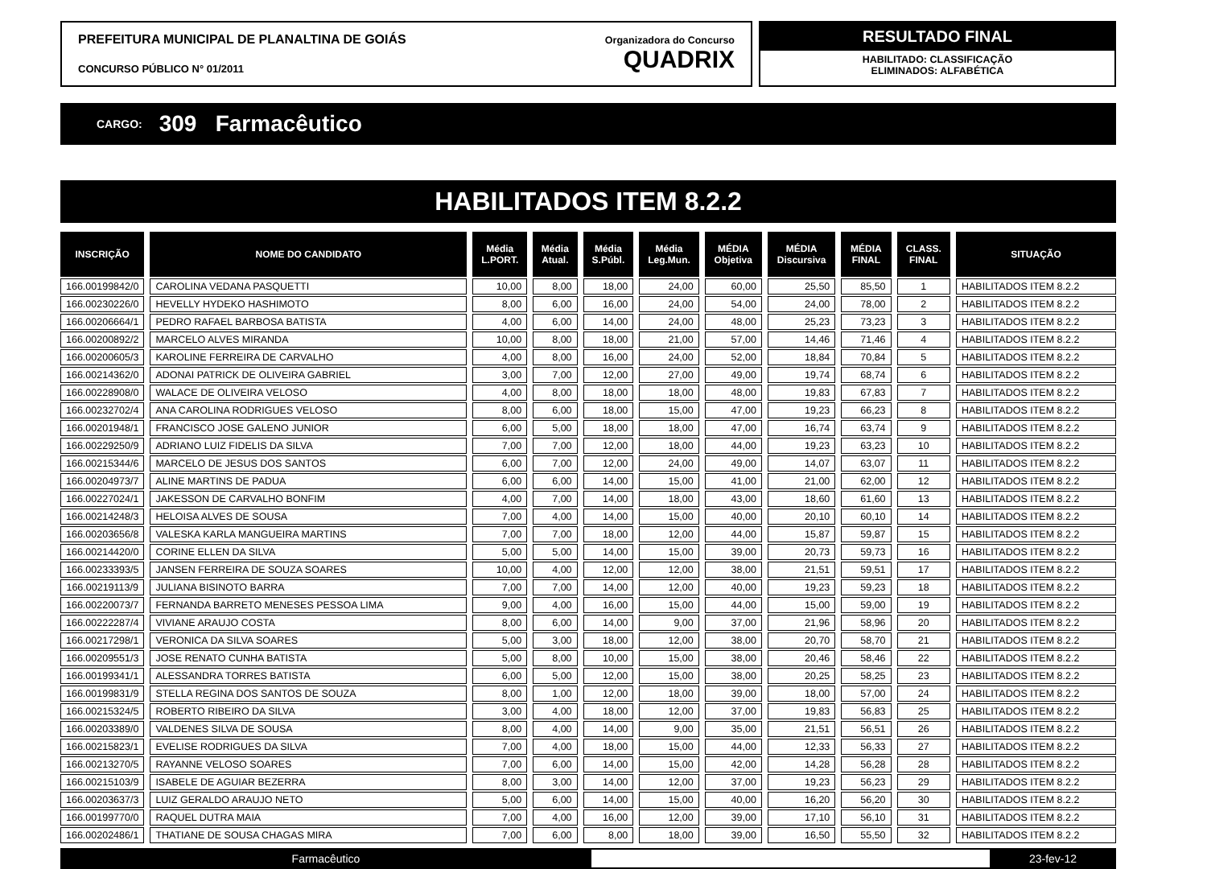PREFEITURA MUNICIPAL DE PLANALTINA DE GOIÁS
CONCURSO PÚBLICO N° 01/2011
Organizadora do Concurso
QUADRIX
RESULTADO FINAL
HABILITADO: CLASSIFICAÇÃO
ELIMINADOS: ALFABÉTICA
CARGO: 309 Farmacêutico
HABILITADOS ITEM 8.2.2
| INSCRIÇÃO | NOME DO CANDIDATO | Média L.PORT. | Média Atual. | Média S.Públ. | Média Leg.Mun. | MÉDIA Objetiva | MÉDIA Discursiva | MÉDIA FINAL | CLASS. FINAL | SITUAÇÃO |
| --- | --- | --- | --- | --- | --- | --- | --- | --- | --- | --- |
| 166.00199842/0 | CAROLINA VEDANA PASQUETTI | 10,00 | 8,00 | 18,00 | 24,00 | 60,00 | 25,50 | 85,50 | 1 | HABILITADOS ITEM 8.2.2 |
| 166.00230226/0 | HEVELLY HYDEKO HASHIMOTO | 8,00 | 6,00 | 16,00 | 24,00 | 54,00 | 24,00 | 78,00 | 2 | HABILITADOS ITEM 8.2.2 |
| 166.00206664/1 | PEDRO RAFAEL BARBOSA BATISTA | 4,00 | 6,00 | 14,00 | 24,00 | 48,00 | 25,23 | 73,23 | 3 | HABILITADOS ITEM 8.2.2 |
| 166.00200892/2 | MARCELO ALVES MIRANDA | 10,00 | 8,00 | 18,00 | 21,00 | 57,00 | 14,46 | 71,46 | 4 | HABILITADOS ITEM 8.2.2 |
| 166.00200605/3 | KAROLINE FERREIRA DE CARVALHO | 4,00 | 8,00 | 16,00 | 24,00 | 52,00 | 18,84 | 70,84 | 5 | HABILITADOS ITEM 8.2.2 |
| 166.00214362/0 | ADONAI PATRICK DE OLIVEIRA GABRIEL | 3,00 | 7,00 | 12,00 | 27,00 | 49,00 | 19,74 | 68,74 | 6 | HABILITADOS ITEM 8.2.2 |
| 166.00228908/0 | WALACE DE OLIVEIRA VELOSO | 4,00 | 8,00 | 18,00 | 18,00 | 48,00 | 19,83 | 67,83 | 7 | HABILITADOS ITEM 8.2.2 |
| 166.00232702/4 | ANA CAROLINA RODRIGUES VELOSO | 8,00 | 6,00 | 18,00 | 15,00 | 47,00 | 19,23 | 66,23 | 8 | HABILITADOS ITEM 8.2.2 |
| 166.00201948/1 | FRANCISCO JOSE GALENO JUNIOR | 6,00 | 5,00 | 18,00 | 18,00 | 47,00 | 16,74 | 63,74 | 9 | HABILITADOS ITEM 8.2.2 |
| 166.00229250/9 | ADRIANO LUIZ FIDELIS DA SILVA | 7,00 | 7,00 | 12,00 | 18,00 | 44,00 | 19,23 | 63,23 | 10 | HABILITADOS ITEM 8.2.2 |
| 166.00215344/6 | MARCELO DE JESUS DOS SANTOS | 6,00 | 7,00 | 12,00 | 24,00 | 49,00 | 14,07 | 63,07 | 11 | HABILITADOS ITEM 8.2.2 |
| 166.00204973/7 | ALINE MARTINS DE PADUA | 6,00 | 6,00 | 14,00 | 15,00 | 41,00 | 21,00 | 62,00 | 12 | HABILITADOS ITEM 8.2.2 |
| 166.00227024/1 | JAKESSON DE CARVALHO BONFIM | 4,00 | 7,00 | 14,00 | 18,00 | 43,00 | 18,60 | 61,60 | 13 | HABILITADOS ITEM 8.2.2 |
| 166.00214248/3 | HELOISA ALVES DE SOUSA | 7,00 | 4,00 | 14,00 | 15,00 | 40,00 | 20,10 | 60,10 | 14 | HABILITADOS ITEM 8.2.2 |
| 166.00203656/8 | VALESKA KARLA MANGUEIRA MARTINS | 7,00 | 7,00 | 18,00 | 12,00 | 44,00 | 15,87 | 59,87 | 15 | HABILITADOS ITEM 8.2.2 |
| 166.00214420/0 | CORINE ELLEN DA SILVA | 5,00 | 5,00 | 14,00 | 15,00 | 39,00 | 20,73 | 59,73 | 16 | HABILITADOS ITEM 8.2.2 |
| 166.00233393/5 | JANSEN FERREIRA DE SOUZA SOARES | 10,00 | 4,00 | 12,00 | 12,00 | 38,00 | 21,51 | 59,51 | 17 | HABILITADOS ITEM 8.2.2 |
| 166.00219113/9 | JULIANA BISINOTO BARRA | 7,00 | 7,00 | 14,00 | 12,00 | 40,00 | 19,23 | 59,23 | 18 | HABILITADOS ITEM 8.2.2 |
| 166.00220073/7 | FERNANDA BARRETO MENESES PESSOA LIMA | 9,00 | 4,00 | 16,00 | 15,00 | 44,00 | 15,00 | 59,00 | 19 | HABILITADOS ITEM 8.2.2 |
| 166.00222287/4 | VIVIANE ARAUJO COSTA | 8,00 | 6,00 | 14,00 | 9,00 | 37,00 | 21,96 | 58,96 | 20 | HABILITADOS ITEM 8.2.2 |
| 166.00217298/1 | VERONICA DA SILVA SOARES | 5,00 | 3,00 | 18,00 | 12,00 | 38,00 | 20,70 | 58,70 | 21 | HABILITADOS ITEM 8.2.2 |
| 166.00209551/3 | JOSE RENATO CUNHA BATISTA | 5,00 | 8,00 | 10,00 | 15,00 | 38,00 | 20,46 | 58,46 | 22 | HABILITADOS ITEM 8.2.2 |
| 166.00199341/1 | ALESSANDRA TORRES BATISTA | 6,00 | 5,00 | 12,00 | 15,00 | 38,00 | 20,25 | 58,25 | 23 | HABILITADOS ITEM 8.2.2 |
| 166.00199831/9 | STELLA REGINA DOS SANTOS DE SOUZA | 8,00 | 1,00 | 12,00 | 18,00 | 39,00 | 18,00 | 57,00 | 24 | HABILITADOS ITEM 8.2.2 |
| 166.00215324/5 | ROBERTO RIBEIRO DA SILVA | 3,00 | 4,00 | 18,00 | 12,00 | 37,00 | 19,83 | 56,83 | 25 | HABILITADOS ITEM 8.2.2 |
| 166.00203389/0 | VALDENES SILVA DE SOUSA | 8,00 | 4,00 | 14,00 | 9,00 | 35,00 | 21,51 | 56,51 | 26 | HABILITADOS ITEM 8.2.2 |
| 166.00215823/1 | EVELISE RODRIGUES DA SILVA | 7,00 | 4,00 | 18,00 | 15,00 | 44,00 | 12,33 | 56,33 | 27 | HABILITADOS ITEM 8.2.2 |
| 166.00213270/5 | RAYANNE VELOSO SOARES | 7,00 | 6,00 | 14,00 | 15,00 | 42,00 | 14,28 | 56,28 | 28 | HABILITADOS ITEM 8.2.2 |
| 166.00215103/9 | ISABELE DE AGUIAR BEZERRA | 8,00 | 3,00 | 14,00 | 12,00 | 37,00 | 19,23 | 56,23 | 29 | HABILITADOS ITEM 8.2.2 |
| 166.00203637/3 | LUIZ GERALDO ARAUJO NETO | 5,00 | 6,00 | 14,00 | 15,00 | 40,00 | 16,20 | 56,20 | 30 | HABILITADOS ITEM 8.2.2 |
| 166.00199770/0 | RAQUEL DUTRA MAIA | 7,00 | 4,00 | 16,00 | 12,00 | 39,00 | 17,10 | 56,10 | 31 | HABILITADOS ITEM 8.2.2 |
| 166.00202486/1 | THATIANE DE SOUSA CHAGAS MIRA | 7,00 | 6,00 | 8,00 | 18,00 | 39,00 | 16,50 | 55,50 | 32 | HABILITADOS ITEM 8.2.2 |
Farmacêutico 23-fev-12